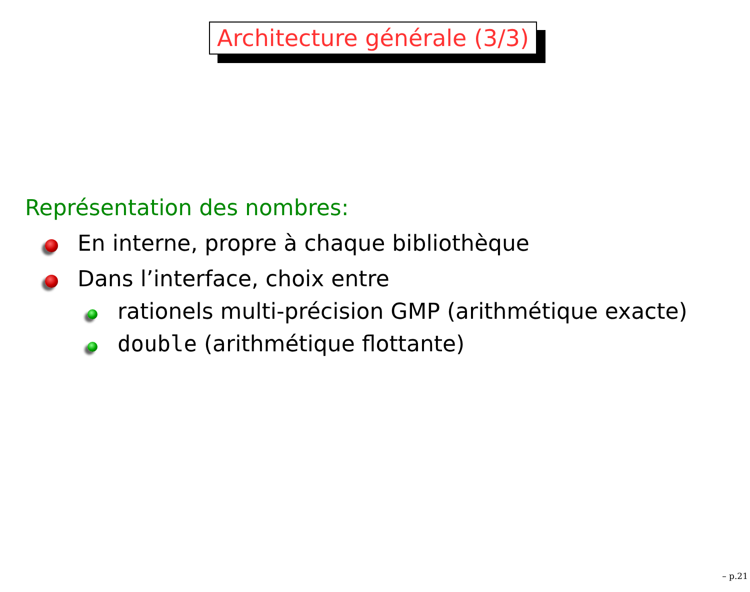Architecture générale (3/3)
Représentation des nombres:
En interne, propre à chaque bibliothèque
Dans l’interface, choix entre
rationels multi-précision GMP (arithmétique exacte)
double (arithmétique flottante)
– p.21